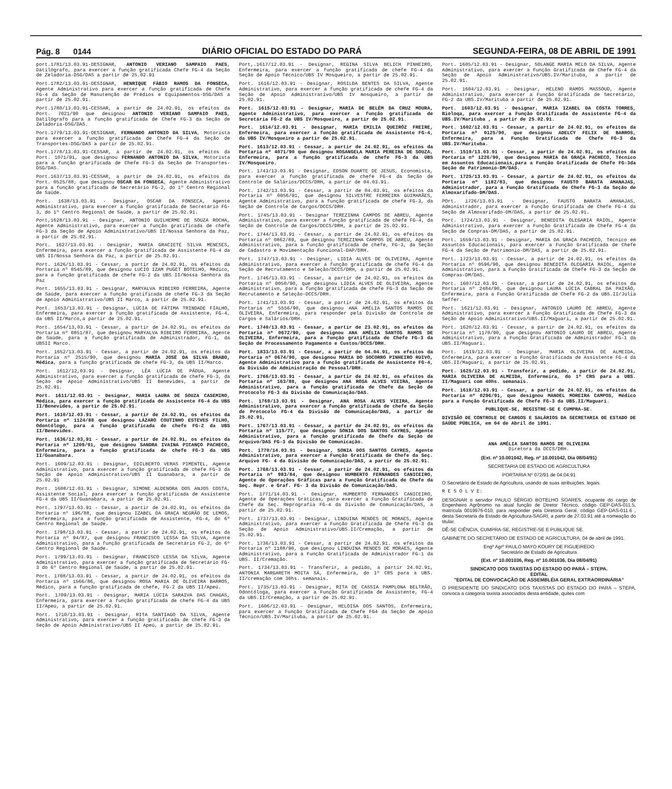Pág. 8 0144 DIÁRIO OFICIAL DO ESTADO DO PARÁ SEGUNDA-FEIRA, 08 DE ABRIL DE 1991
port.1781/13.03.91-DESIGNAR, ANTONIO VERIANO SAMPAIO PAES, Datilógrafo, para exercer a função gratificada Chefe FG-4 da Seção de Zeladoria-DSG/DAS a partir de 25.02.91
Port.1782/13.03.91-DESIGNAR, HENRIQUE FÁBIO RAMOS DA FONSECA, Agente Administrativo para exercer a função gratificada de Chefe FG-4 da Seção de Manutenção de Prédios e Equipamentos-DSG/DAS a partir de 25.02.91.
Port.1780/13.03.91-CESSAR, a partir de 24.02.91, os efeitos da Port. 7021/90 que designou ANTONIO VERIANO SAMPAIO PAES, Datilógrafo para a função gratificada de Chefe FG-3 da Seção de Zeladoria-DSG/DAS.
Port.1779/13.03.91-DESIGNAR, FERNANDO ANTONIO DA SILVA, Motorista para exercer a função gratificada de Chefe FG-4 da Seção de Transportes-DSG/DAS a partir de 25.02.91.
Port.1778/13.03.91-CESSAR, a partir de 24.02.91, os efeitos da Port. 1071/91, que designou FERNANDO ANTONIO DA SILVA, Motorista para a função grarificada de Chefe FG-3 da Seção de Transportes-DSG/DAS.
Port.1637/13.03.91-CESSAR, a partir de 24.02.91, os efeitos da Port. 0525/88, que designou OSCAR DA FONSECA, Agente Administrativo para a função gratificada de Secretário FG-2, do 1º Centro Regional de Saúde.
Port. 1638/13.03.91 - Designar, OSCAR DA FONSECA, Agente Administrativo, para exercer a função gratificada de Secretário FG-3, do 1º Centro Regional de Saúde, a partir de 25.02.91.
Port,1628/13.03.91 - Designar, ANTONIO GUILHERME DE SOUZA ROCHA, Agente Administrativo, para exercer a função gratificada de chefe FG-3 da Seção de Apoio Administrativo/UBS II/Nossa Senhora da Paz, a partir de 25.02.91.
Port. 1627/13.03.91 - Designar, MARIA GRACIETE SILVA MENESES, Enfermeira, para exercer a função gratificada de Assistente FG-4 da UBS II/Nossa Senhora da Paz, a partir de 25.02.91.
Port. 1626/13.03.91 - Cessar, a partir de 24.02.91, os efeitos da Portaria nº 0545/89, que designou LUCIO IZAM PUGET BOTELHO, Médico, para a função gratificada de chefe FG-2 da UBS II/Nossa Senhora da Paz
Port. 1655/13.03.91 - Designar, MARYALVA RIBEIRO FERREIRA, Agente de Saúde, para exercer a função gratificada de chefe FG-3 da Seção de Apoio Administrativo/UBS II Marco, a partir de 25.02.91.
Port. 1653/13.03.91 - Designar, LÚCIA DE FÁTIMA TRINDADE FIALHO, Enfermeira, para exercer a função gratificada de Assistente, FG-4, da UBS II/Marco,a partir de 25.02.91.
Port. 1654/13,03.91 - Cessar, a partir de 24.02.91, os efeitos da Portaria nº 0851/87, que designou MARYALVA RIBEIRO FERREIRA, Agente de Saúde, para a função gratificada de Administrador, FG-1, da UBSII Marco.
Port. 1652/13.03.91 - Cessar, a partir de 24.02.91, os efeitos da Portaria nº 2515/90, que designou MARIA JOSÉ DA SILVA BRABO, Médica, para a função gratificada de chefe FG-3, da UBS II/Marco.
Port. 1612/12,03.91 - Designar, LÊA LÚCIA DE PÁDUA, Agente Administrativo, para exercer a função gratificada de chefe FG-3, da Seção de Apoio Administrativo/UBS II Benevides, a partir de 25.02.91.
Port. 1611/12.03.91 - Designar, MARIA LAURA DE SOUZA CASEMIRO, Médica, para exercer a função gratificada de Assistente FG-4 da UBS II/Benevides, a partir de 25.02.91.
Port. 1610/12.03.91 - Cessar, a partir de 24.02.91, os efeitos da Portaria nº 1124/88 que designou LÁZARO COUTINHO ESTEVES FILHO, Odontólogo, para a função gratificada de chefe FG-2 da UBS II/Benevides.
Port. 1636/12.03,91 - Cessar, a partir de 24.02.91, os efeitos da Portaria nº 1209/91, que designou SANDRA IVAINA PICANÇO PACHECO, Enfermeira, para a função gratificada de chefe FG-3 da UBS II/Guanabara.
Port. 1609/12.03.91 - Designar, EDILBERTO VERAS PIMENTEL, Agente Administrativo, para exercer a função gratificada de chefe FG-3 da Seção de Apoio Administrativo/UBS II Guanabara, a partir de 25.02.91
Port. 1608/12.03.91 - Designar, SIMONE ALDENORA DOS ANJOS COSTA, Assistente Social, para exercer a função gratificada de Assistente FG-4 da UBS II/Guanabara, a partir de 25.02.91.
Port. 1797/13.03.91 - Cessar, a partir de 24.02.91, os efeitos da Portaria nº 196/88, que designou IZABEL DA GRAÇA NEGRÃO DE LEMOS, Enfermeira, para a função gratificada de Assistente, FG-4, do 6º Centro Regional de Saúde.
Port. 1798/13.03.91 - Cessar, a partir de 24.02.91, os efeitos da Portaria nº 94/87, que designou FRANCISCO LESSA DA SILVA, Agente Administrativo, para a função gratificada de Secretário FG-2, do 6º Centro Regional de Saúde.
Port. 1799/13.03.91 - Designar, FRANCISCO LESSA DA SILVA, Agente Administrativo, para exercer a função gratificada de Secretário FG-3 do 6º Centro Regional de Saúde, a partir de 25.02.91.
Port. 1708/13.03.91 - Cessar, a partir de 24.02.91, os efeitos da Portaria nº 1566/86, que designou ROSA MARIA DE OLIVEIRA BARROS, Médico, para a função gratificada de chefe, FG-2 da UBS II/Apeú.
Port. 1709/13.03.91 - Designar, MARIA LÚCIA SARAIVA DAS CHAGAS, Enfermeira, para exercer a função gratificada de chefe FG-4 da UBS II/Apeú, a partir de 25.02.91.
Port. 1710/13.03.91 - Designar, RITA SANTIAGO DA SILVA, Agente Administrativo, para exercer a função gratificada de chefe FG-3 da Seção de Apoio Administrativo/UBS II Apeú, a partir de 25.02.91.
Port,.1617/12.03.91 - Designar, REGINA SILVA BELICH PINHEIRO, Enfermeira, para exercer a função gratificada de chefe FG-4 da Seção de Apoio Técnico/UBS IV Mosqueiro, a partir de 25.02.91.
Port. 1616/12.03.91 - Designar, ROSILDA BENTES DA SILVA, Agente Administrativo, para exercer a função gratificada de chefe FG-4 da Seção de Apoio Administrativo/UBS IV mosqueiro, a partir de 25.02.91.
Port. 1615/12.03:91 - Designar, MARIA DE BELÉM DA CRUZ MOURA, Agente Administrativo, para exercer a função gratificada de Secretária FG-2 da UBS IV/Mosqueiro, a partir de 25.02.91.
Port. 1614/12.03.91 - Designar, MARIA EMILIA QUEIRÓZ FREIRE, Enfermeira, para exercer a função gratificada de Assistente FG-4, da UBS IV/Mosqueiro a partir de 25.02.91.
Port. 1613/12.03.91 - Cessar, a partir de 24.02.91, os efeitos da Portaria nº 4071/90 que designou ROSANGELA MARIA PEREIRA DE SOUZA, Enfermeira, para a função gratificada de chefe FG-3 da UBS IV/Mosqueiro.
Port. 1743/13.03.91 - Designar, EDSON DUARTE DE JESUS, Economista, para exercer a função gratificada de chefe FG-4 da Seção de Controle de Salários/DCCS/DRH, a partir de 04.03.91.
Port. 1742/13.03.91 - Cessar, a partir de 04.03.91, os efeitos da Portaria nº 0056/91, que designou SILVESTRE FERREIRA GUIMARÃES, Agente Administrativo, para a função gratificada de chefe FG-3, da Seção de Controle de Cargos/DCCS/DRH.
Port. 1745/13.03.91 - Designar TEREZINHA CAMPOS DE ABREU, Agente Administrativo, para exercer a função gratificada de chefe FG-4, da Seção de Controle de Cargos/DCCS/DRH, a partir de 25.02.91.
Port. 1744/13.03.91 - Cessar, a partir de 24.02.91, os efeitos da Portaria nº 0862/89, que designou TEREZINHA CAMPOS DE ABREU, Agente Administrativo, para a função gratificada de chefe, FG-3, da Seção de Cadastro e Movimentação Funcional-DAP/DRH.
Port. 1747/13.03.91 - Designar, LIDIA ALVES DE OLIVEIRA, Agente Administrativo, para exercer a função gratificada de chefe FG-4 da Seção de Recrutamento e Seleção/DCCS/DRH, a partir de 25.02.91.
Port. 1746/13.03.91 - Cessar, a partir de 24.02.91, os efeitos da Portaria nº 0050/90, que designou LIDIA ALVES DE OLIVEIRA, Agente Administrativo, para a função gratificada de chefe FG-3 da Seção de Recrutamento e Seleção-DCCS/DRH.
Port. 1741/13.03.91 - Cessar, a partir de 24.02.91, os efeitos da Portaria nº 5556/90, que designou ANA AMÉLIA SANTOS RAMOS DE OLIVEIRA, Enfermeira, para responder pela Divisão de Controle de Cargos e Salários/DRH.
Port. 1740/13.03.91 - Cessar, a partir de 23.02.91, os efeitos da Portaria nº 0672/90, que designou ANA AMÉLIA SANTOS RAMOS DE OLIVEIRA, Enfermeira, para a função gratificada de Chefe FG-3 da Seção de Processamento Pagamento e Custos/DCCS/DRH.
Port. 1833/13.03.91 - Cessar, a partir de 04.04.91, os efeitos da Portaria nº 0674/90, que designou MARIA DO SOCORRO PINHEIRO RUIVO, Agente Administrativo para a função gratificada de Assistente FG-4, da Divisão de Administração de Pessoal/DRH.
Port. 1766/13.03.91 - Cessar, a partir de 24.02.91, os efeitos da Portaria nº 163/88, que designou ANA ROSA ALVES VIEIRA, Agente Administrativo, para a função gratificada de Chefe da Seção de Protocolo FG-3 da Divisão de Comunicação/DAS.
Port. 1769/13.03.91 - Designar, ANA ROSA ALVES VIEIRA, Agente Administrativo, para exercer a função gratificada de chefe da Seção de Protocolo FG-4 da Divisão de Comunicação/DAS, a partir de 25.02.91,
Port. 1767/13.03.91 - Cessar, a partir de 24.02.91, os efeitos da Portaria nº 115/77, que designou SONIA DOS SANTOS CAYRES, Agente Administrativo, para a função gratificada de Chefe da Seção de Arquivo/DAS FG-3 da Divisão de Comunicação.
Port. 1770/14.03.91 - Designar, SONIA DOS SANTOS CAYRES, Agente Administrativo, para exercer a Função Gratificada de Chefe da Seç. Arquivo FG- 4 da Divisão de Comunicação/DAS, a partir de 25.02.91.
Port. 1768/13.03.91 - Cessar, a partir de 24.02.91, os efeitos da Portaria nº 983/84, que designou HUMBERTO FERNANDES CANICEIRO, Agente de Operações Gráficas para a Função Gratificada de Chefe da Seç. Repr. e Graf. FG- 3 da Divisão de Comunicação/DAS.
Port. 1771/14.03.91 - Designar, HUMBERTO FERNANDES CANICEIRO, Agente de Operações Gráticas, para exercer a Função Gratificada de Chefe da Seç. Reprografia FG-4 da Divisão de Comunicação/DAS, a partir de 25.02.91.
Port. 1737/13.03.91 - Designar, LINDUINA MENDES DE MORAES, Agente Administrativo, para exercer a Função Gratificada de Chefe FG-3 da Seção de Apoio Administrativo/UBS.II/Cremação, a partir de 25.02.91.
Port. 1736/13.03.91 - Cessar, a partir de 24.02.91. os efeitos da Portaria nº 1188/90, que designou LINDUINA MENDES DE MORAES, Agente Administrativo, para a Função Gratificada de Administrador FG-1 da UBS. II/Cremação.
Port. 1734/13.03.91 - Transferir, a pedido, a partir 24.02.91, ANTONIA MARGARETH MOITA SÁ, Enfermeira, do 1º CRS para a UBS. II/cremação com 30hs. semanais.
Port. 1735/13.03.91 - Designar, RITA DE CASSIA PAMPLONA BELTRÃO, Odontóloga, para exercer a Função Gratificada de Assistente, FG-4 da UBS.II/Cremação, a partir de 25.02.91.
Port. 1606/12.03.91 - Designar, HELOISA DOS SANTOS, Enfermeira, para exercer a Função Gratificada de Chefe FG4 da Seção de Apoio Técnico/UBS.IV/Marituba, a partir de 25.02.91.
Port. 1605/12.03.91 - Designar, SOLANGE MARIA MELO DA SILVA, Agente Administrativo, para exercer a Função Gratificada de Chefe FG-4 da Seção de Apoio Administrativo/UBS.IV/Marituba, a partir de 25.02.91.
Port. 1604/12.03.91 - Designar, HELENO RAMOS MASSOUD, Agente Administrativo, para exercer a Função Gratificada de Secretário, FG-2 da UBS.IV/Marituba a partir de 25.02.91.
Port. 1603/12.03.91 - Designar, MARIA IZABEL DA COSTA TORRES, Bioloqa, para exercer a Função Gratificada de Assistente FG-4 da UBS.IV/Marituba , a partir de 25.02.91.
Port. 1602/12.03.91 - Cessar, a partir de 24.02.91, os efeitos da Portaria nº 0125/90, que designou ADELCY FELIX DE BARROS, Enfermeira, para a Função Gratificada de Chefe FG-3 da UBS.IV/Marituba.
Port. 1519/13.03.91 - Cessar, a partir de 24.02.91, os efeitos da Portaria nº 1226/90, que designou MARIA DA GRAÇA PACHECO, Técnico em Assuntos Educacionais,para a Função Gratificada de Chefe FG-3da Seção de Patrimonio-DM/DAS.
Port. 1725/13.03.91 - Cessar, a partir de 24.02.91, os efeitos da Portaria nº 1182/83, que designou FAUSTO BARATA AMANAJAS, Administrador, para a Função Gratificada de Chefe FG-3 da Seção de Almoxarifado-DM/DAS.
POrt. 1726/13.03.91 - Designar, FAUSTO BARATA AMANAJAS, Administrador, para exercer a Função Gratificada de Chefe FG-4 da Seção de Almoxarifado-DM/DAS, a partir de 25.02.91.
Port. 1724/13.03.91 - Designar, BENEDITA OLEGARIA RAIOL, Agente Administrativo, para exercer a Função Gratificada de Chefe FG-4 da Seção de Conpras-DM/DAS, a partir de 25.02.91.
Port. 1659/13.03.91 - Designar, MARIA DA GRAÇA PACHECO, Técnico em Assuntos Educacionais, para exercer a Função Gratificada de Chefe FG-4 da Seção de Patrimonio-DM/DAS, a partir de 25.02.91.
Port. 1723/13.03.91 - Cessar, a partir de 24.02.91, os efeitos da Portaria nº 0596/90, que designou BENEDITA OLEGARIA RAIOL, Agente Administrativo, para a Função Gratificada de Chefe FG-3 da Seção de Compras-DM/DAS.
Port. 1607/12.03.91 - Cessar, a partir de 24.02.91, os efeitos da Portaria nº 2484/90, que designou LAURA LÚCIA CABRAL DA PAIXÃO, Enfermeira, para a Função Gratificada de Chefe FG-2 da UBS.II/Júlia Seffer.
Port. 1621/12.03.91 - Designar, ANTONIO LAURO DE ABREU, Agente Administrativo, para exercer a Função Gratificada de Chefe FG-3 da Seção de Apoio Administrativo/UBS.II/Maguari, a partir de 25.02.91.
Port. 1620/12.03.91 - Cessar, a partir de 24.02.91, os efeitos da Portaria nº 1170/90, que designou ANTONIO LAURO DE ABREU, Agente Administrativo, para a Função Gratificada de Administrador FG-1 da UBS.II/Maguari.
Port. 1619/12.03.91 - Designar, MARIA OLIVEIRA DE ALMEIDA, Enfermeira, para exercer a Função Gratificada de Assistente FG-4 da UBS.II/Maguari, a partir de 25.02.91.
Port. 1625/12.03.91 - Transferir, a pedido, a partir de 24.02.91, MARIA OLIVEIRA DE ALMEIDA, Enfermeira, do 1º CRS para a UBS. II/Maguari com 40hs. semanais.
Port. 1618/12.03.91 - Cessar, a partir de 24.02.91, os efeitos da Portaria nº 0296/91, que designou MANOEL MOREIRA CAMPOS, Médico para a Função Gratificada de Chefe FG-3 da UBS.II/Maguari.
PUBLIQUE-SE, REGISTRE-SE E CUMPRA-SE.
DIVISÃO DE CONTROLE DE CARGOS E SALÁRIOS DA SECRETARIA DE ESTADO DE SAÚDE PÚBLICA, em 04 de Abril de 1991.
ANA AMÉLIA SANTOS RAMOS DE OLIVEIRA
Diretora da DCCS/DRH.
(Ext. nº 10.001042, Reg. nº 10.001042, Dia 08/04/91)
SECRETARIA DE ESTADO DE AGRICULTURA
PORTARIA Nº 072/91 de 04.04.91
O Secretário de Estado de Agricultura, usando de suas atribuições. legais.
R E S O L V E:
DESIGNAR o servidor PAULO SÉRGIO BOTELHO SOARES, ocupante do cargo de Engenheiro Agrônomo na atual função de Diretor Técnico, código GEP-DAS-011.5, matrícula 0019976-010, para responder pela Diretoria Geral, código GEP-DAS-011.6 , desta Secretaria de Estado de Agricultura-SAGRI, a partir de 27.03.91 até a nomeação do titular.
DÊ-SE CIÊNCIA, CUMPRA-SE, REGISTRE-SE E PUBLIQUE SE.
GABINETE DO SECRETÁRIO DE ESTADO DE AGRICULTURA, 04 de abril de 1991.
Engº Agrº PAULO MAYO KOURY DE FIGUEIREDO
Secretário de Estado de Agricultura
(Ext. nº 10.001036, Reg. nº 10.001036, Dia 08/04/91)
SINDICATO DOS TAXISTAS DO ESTADO DO PARÁ – STEPA.
EDITAL
"EDITAL DE CONVOCAÇÃO DE ASSEMBLÉIA GERAL EXTRAORDINÁRIA"
O PRESIDENTE DO SINDICATO DOS TAXISTAS DO ESTADO DO PARÁ – STEPA, convoca a categoria taxista associados desta entidade, quites com